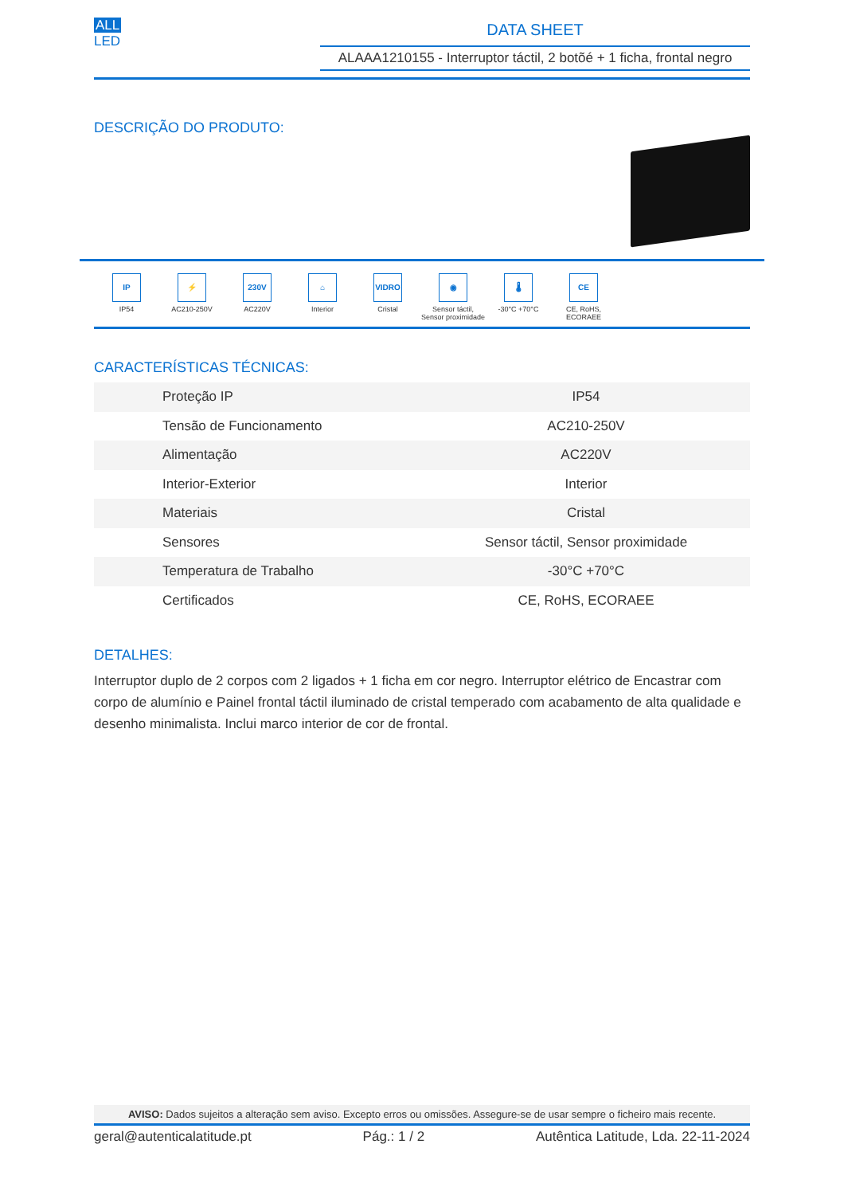ALL
LED
DATA SHEET
ALAAA1210155 - Interruptor táctil, 2 botõé + 1 ficha, frontal negro
DESCRIÇÃO DO PRODUTO:
IP
IP54
⚡
AC210-250V
230V
AC220V
⌂
Interior
VIDRO
Cristal
◉
Sensor táctil, Sensor proximidade
🌡
-30°C +70°C
CE
CE, RoHS, ECORAEE
CARACTERÍSTICAS TÉCNICAS:
| Proteção IP | IP54 |
| Tensão de Funcionamento | AC210-250V |
| Alimentação | AC220V |
| Interior-Exterior | Interior |
| Materiais | Cristal |
| Sensores | Sensor táctil, Sensor proximidade |
| Temperatura de Trabalho | -30°C +70°C |
| Certificados | CE, RoHS, ECORAEE |
DETALHES:
Interruptor duplo de 2 corpos com 2 ligados + 1 ficha em cor negro. Interruptor elétrico de Encastrar com corpo de alumínio e Painel frontal táctil iluminado de cristal temperado com acabamento de alta qualidade e desenho minimalista. Inclui marco interior de cor de frontal.
AVISO: Dados sujeitos a alteração sem aviso. Excepto erros ou omissões. Assegure-se de usar sempre o ficheiro mais recente.
geral@autenticalatitude.pt Pág.: 1 / 2 Autêntica Latitude, Lda. 22-11-2024